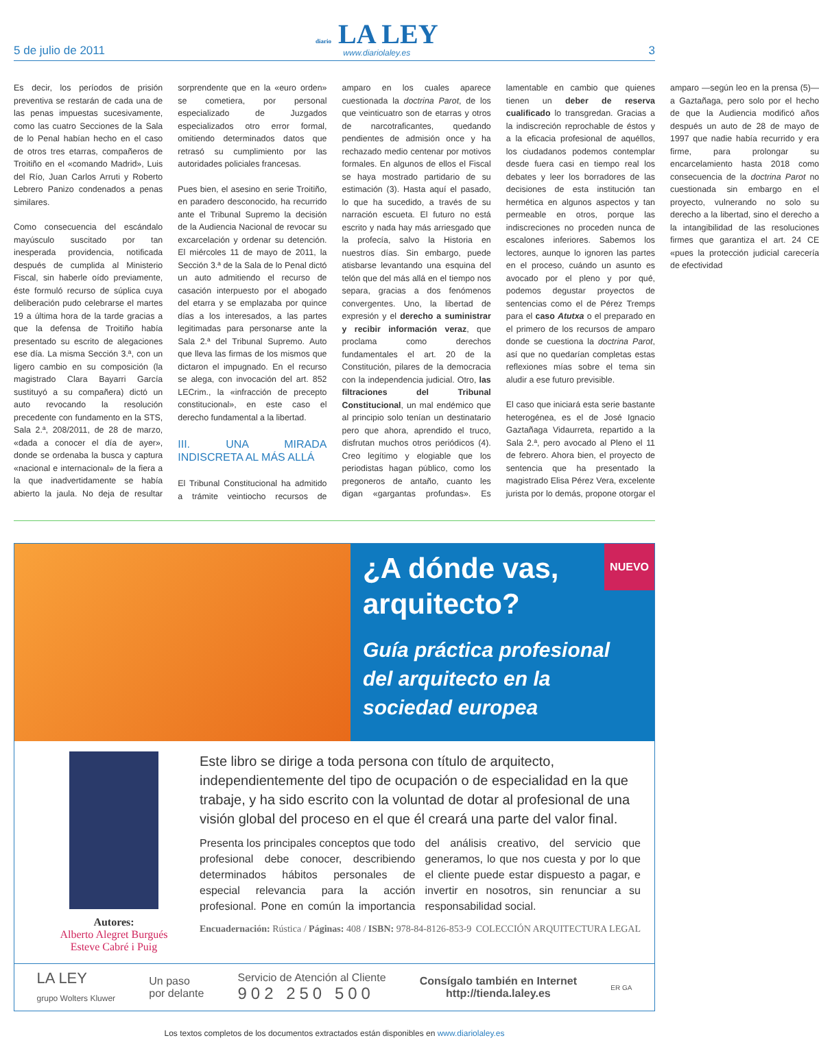5 de julio de 2011
diario LA LEY
www.diariolaley.es
3
Es decir, los períodos de prisión preventiva se restarán de cada una de las penas impuestas sucesivamente, como las cuatro Secciones de la Sala de lo Penal habían hecho en el caso de otros tres etarras, compañeros de Troitiño en el «comando Madrid», Luis del Río, Juan Carlos Arruti y Roberto Lebrero Panizo condenados a penas similares.
Como consecuencia del escándalo mayúsculo suscitado por tan inesperada providencia, notificada después de cumplida al Ministerio Fiscal, sin haberle oído previamente, éste formuló recurso de súplica cuya deliberación pudo celebrarse el martes 19 a última hora de la tarde gracias a que la defensa de Troitiño había presentado su escrito de alegaciones ese día. La misma Sección 3.ª, con un ligero cambio en su composición (la magistrado Clara Bayarri García sustituyó a su compañera) dictó un auto revocando la resolución precedente con fundamento en la STS, Sala 2.ª, 208/2011, de 28 de marzo, «dada a conocer el día de ayer», donde se ordenaba la busca y captura «nacional e internacional» de la fiera a la que inadvertidamente se había abierto la jaula. No deja de resultar sorprendente que en la «euro orden» se cometiera, por personal especializado de Juzgados especializados otro error formal, omitiendo determinados datos que retrasó su cumplimiento por las autoridades policiales francesas.
Pues bien, el asesino en serie Troitiño, en paradero desconocido, ha recurrido ante el Tribunal Supremo la decisión de la Audiencia Nacional de revocar su excarcelación y ordenar su detención. El miércoles 11 de mayo de 2011, la Sección 3.ª de la Sala de lo Penal dictó un auto admitiendo el recurso de casación interpuesto por el abogado del etarra y se emplazaba por quince días a los interesados, a las partes legitimadas para personarse ante la Sala 2.ª del Tribunal Supremo. Auto que lleva las firmas de los mismos que dictaron el impugnado. En el recurso se alega, con invocación del art. 852 LECrim., la «infracción de precepto constitucional», en este caso el derecho fundamental a la libertad.
III. UNA MIRADA INDISCRETA AL MÁS ALLÁ
El Tribunal Constitucional ha admitido a trámite veintiocho recursos de amparo en los cuales aparece cuestionada la doctrina Parot, de los que veinticuatro son de etarras y otros de narcotraficantes, quedando pendientes de admisión once y ha rechazado medio centenar por motivos formales. En algunos de ellos el Fiscal se haya mostrado partidario de su estimación (3). Hasta aquí el pasado, lo que ha sucedido, a través de su narración escueta. El futuro no está escrito y nada hay más arriesgado que la profecía, salvo la Historia en nuestros días. Sin embargo, puede atisbarse levantando una esquina del telón que del más allá en el tiempo nos separa, gracias a dos fenómenos convergentes. Uno, la libertad de expresión y el derecho a suministrar y recibir información veraz, que proclama como derechos fundamentales el art. 20 de la Constitución, pilares de la democracia con la independencia judicial. Otro, las filtraciones del Tribunal Constitucional, un mal endémico que al principio solo tenían un destinatario pero que ahora, aprendido el truco, disfrutan muchos otros periódicos (4). Creo legítimo y elogiable que los periodistas hagan público, como los pregoneros de antaño, cuanto les digan «gargantas profundas». Es lamentable en cambio que quienes tienen un deber de reserva cualificado lo transgredan. Gracias a la indiscreción reprochable de éstos y a la eficacia profesional de aquéllos, los ciudadanos podemos contemplar desde fuera casi en tiempo real los debates y leer los borradores de las decisiones de esta institución tan hermética en algunos aspectos y tan permeable en otros, porque las indiscreciones no proceden nunca de escalones inferiores. Sabemos los lectores, aunque lo ignoren las partes en el proceso, cuándo un asunto es avocado por el pleno y por qué, podemos degustar proyectos de sentencias como el de Pérez Tremps para el caso Atutxa o el preparado en el primero de los recursos de amparo donde se cuestiona la doctrina Parot, así que no quedarían completas estas reflexiones mías sobre el tema sin aludir a ese futuro previsible.
El caso que iniciará esta serie bastante heterogénea, es el de José Ignacio Gaztañaga Vidaurreta, repartido a la Sala 2.ª, pero avocado al Pleno el 11 de febrero. Ahora bien, el proyecto de sentencia que ha presentado la magistrado Elisa Pérez Vera, excelente jurista por lo demás, propone otorgar el amparo —según leo en la prensa (5)— a Gaztañaga, pero solo por el hecho de que la Audiencia modificó años después un auto de 28 de mayo de 1997 que nadie había recurrido y era firme, para prolongar su encarcelamiento hasta 2018 como consecuencia de la doctrina Parot no cuestionada sin embargo en el proyecto, vulnerando no solo su derecho a la libertad, sino el derecho a la intangibilidad de las resoluciones firmes que garantiza el art. 24 CE «pues la protección judicial carecería de efectividad
NUEVO
¿A dónde vas,
arquitecto?
Guía práctica profesional del arquitecto en la sociedad europea
Autores:
Alberto Alegret Burgués
Esteve Cabré i Puig
Este libro se dirige a toda persona con título de arquitecto, independientemente del tipo de ocupación o de especialidad en la que trabaje, y ha sido escrito con la voluntad de dotar al profesional de una visión global del proceso en el que él creará una parte del valor final.
Presenta los principales conceptos que todo profesional debe conocer, describiendo determinados hábitos personales de especial relevancia para la acción profesional. Pone en común la importancia del análisis creativo, del servicio que generamos, lo que nos cuesta y por lo que el cliente puede estar dispuesto a pagar, e invertir en nosotros, sin renunciar a su responsabilidad social.
Encuadernación: Rústica / Páginas: 408 / ISBN: 978-84-8126-853-9 COLECCIÓN ARQUITECTURA LEGAL
LA LEY
grupo Wolters Kluwer
Un paso
por delante
Servicio de Atención al Cliente
902 250 500
Consígalo también en Internet
http://tienda.laley.es
ER GA
Los textos completos de los documentos extractados están disponibles en www.diariolaley.es